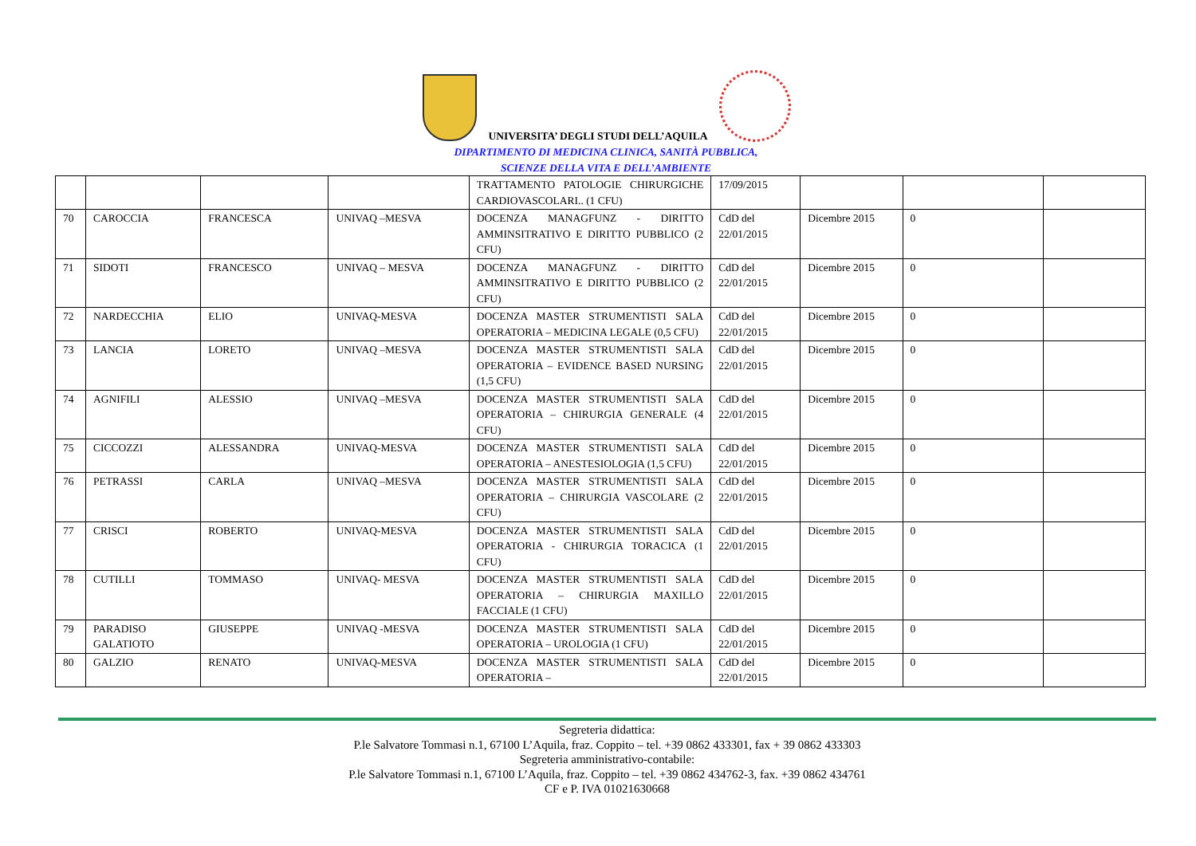UNIVERSITA’ DEGLI STUDI DELL’AQUILA
DIPARTIMENTO DI MEDICINA CLINICA, SANITÀ PUBBLICA,
SCIENZE DELLA VITA E DELL’AMBIENTE
| | | | | TRATTAMENTO PATOLOGIE CHIRURGICHE CARDIOVASCOLARI.. (1 CFU) | 17/09/2015 | | | |
| 70 | CAROCCIA | FRANCESCA | UNIVAQ –MESVA | DOCENZA MANAGFUNZ - DIRITTO AMMINSITRATIVO E DIRITTO PUBBLICO (2 CFU) | CdD del 22/01/2015 | Dicembre 2015 | 0 | |
| 71 | SIDOTI | FRANCESCO | UNIVAQ – MESVA | DOCENZA MANAGFUNZ - DIRITTO AMMINSITRATIVO E DIRITTO PUBBLICO (2 CFU) | CdD del 22/01/2015 | Dicembre 2015 | 0 | |
| 72 | NARDECCHIA | ELIO | UNIVAQ-MESVA | DOCENZA MASTER STRUMENTISTI SALA OPERATORIA – MEDICINA LEGALE (0,5 CFU) | CdD del 22/01/2015 | Dicembre 2015 | 0 | |
| 73 | LANCIA | LORETO | UNIVAQ –MESVA | DOCENZA MASTER STRUMENTISTI SALA OPERATORIA – EVIDENCE BASED NURSING (1,5 CFU) | CdD del 22/01/2015 | Dicembre 2015 | 0 | |
| 74 | AGNIFILI | ALESSIO | UNIVAQ –MESVA | DOCENZA MASTER STRUMENTISTI SALA OPERATORIA – CHIRURGIA GENERALE (4 CFU) | CdD del 22/01/2015 | Dicembre 2015 | 0 | |
| 75 | CICCOZZI | ALESSANDRA | UNIVAQ-MESVA | DOCENZA MASTER STRUMENTISTI SALA OPERATORIA – ANESTESIOLOGIA (1,5 CFU) | CdD del 22/01/2015 | Dicembre 2015 | 0 | |
| 76 | PETRASSI | CARLA | UNIVAQ –MESVA | DOCENZA MASTER STRUMENTISTI SALA OPERATORIA – CHIRURGIA VASCOLARE (2 CFU) | CdD del 22/01/2015 | Dicembre 2015 | 0 | |
| 77 | CRISCI | ROBERTO | UNIVAQ-MESVA | DOCENZA MASTER STRUMENTISTI SALA OPERATORIA - CHIRURGIA TORACICA (1 CFU) | CdD del 22/01/2015 | Dicembre 2015 | 0 | |
| 78 | CUTILLI | TOMMASO | UNIVAQ- MESVA | DOCENZA MASTER STRUMENTISTI SALA OPERATORIA – CHIRURGIA MAXILLO FACCIALE (1 CFU) | CdD del 22/01/2015 | Dicembre 2015 | 0 | |
| 79 | PARADISO GALATIOTO | GIUSEPPE | UNIVAQ -MESVA | DOCENZA MASTER STRUMENTISTI SALA OPERATORIA – UROLOGIA (1 CFU) | CdD del 22/01/2015 | Dicembre 2015 | 0 | |
| 80 | GALZIO | RENATO | UNIVAQ-MESVA | DOCENZA MASTER STRUMENTISTI SALA OPERATORIA – | CdD del 22/01/2015 | Dicembre 2015 | 0 | |
Segreteria didattica:
P.le Salvatore Tommasi n.1, 67100 L’Aquila, fraz. Coppito – tel. +39 0862 433301, fax + 39 0862 433303
Segreteria amministrativo-contabile:
P.le Salvatore Tommasi n.1, 67100 L’Aquila, fraz. Coppito – tel. +39 0862 434762-3, fax. +39 0862 434761
CF e P. IVA 01021630668